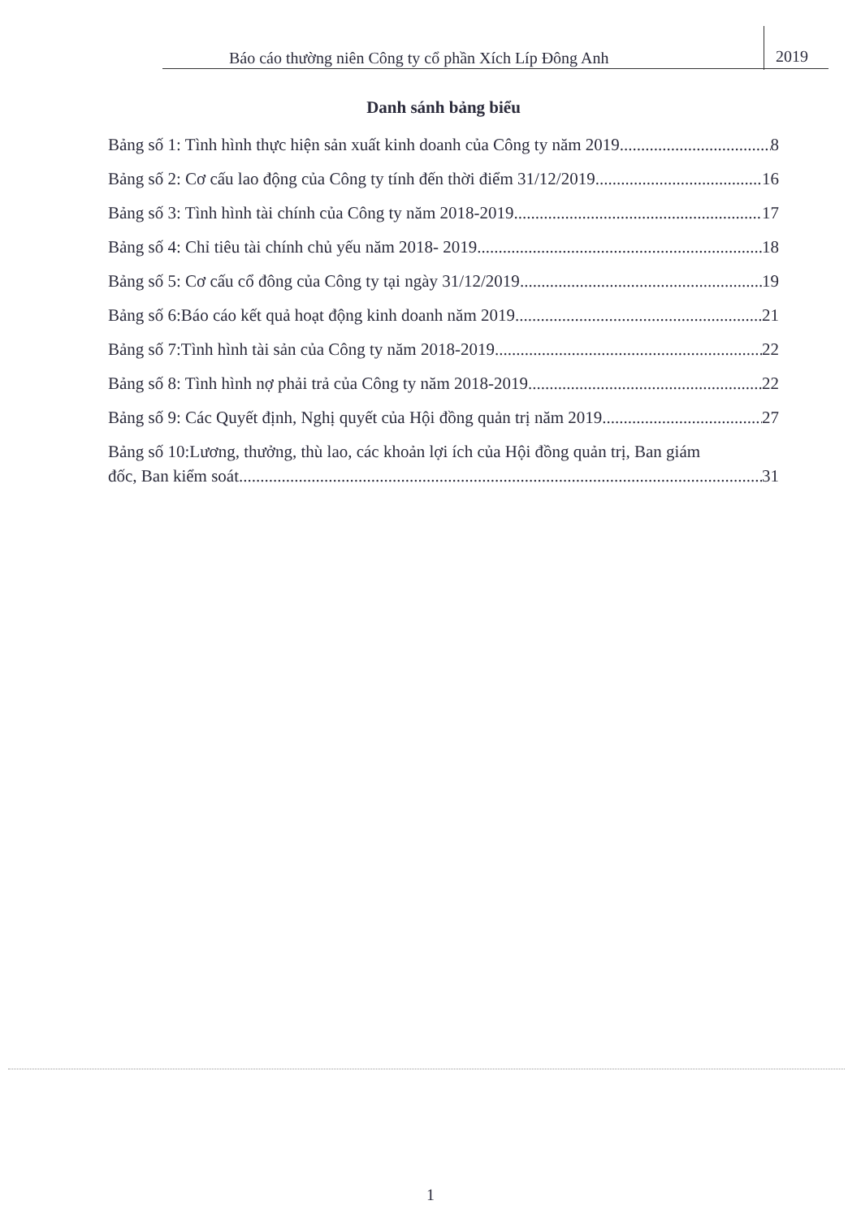Báo cáo thường niên Công ty cổ phần Xích Líp Đông Anh
2019
Danh sánh bảng biểu
Bảng số 1: Tình hình thực hiện sản xuất kinh doanh của Công ty năm 2019 8
Bảng số 2: Cơ cấu lao động của Công ty tính đến thời điểm 31/12/2019 16
Bảng số 3: Tình hình tài chính của Công ty năm 2018-2019 17
Bảng số 4: Chỉ tiêu tài chính chủ yếu năm 2018- 2019 18
Bảng số 5: Cơ cấu cổ đông của Công ty tại ngày 31/12/2019 19
Bảng số 6:Báo cáo kết quả hoạt động kinh doanh năm 2019 21
Bảng số 7:Tình hình tài sản của Công ty năm 2018-2019 22
Bảng số 8: Tình hình nợ phải trả của Công ty năm 2018-2019 22
Bảng số 9: Các Quyết định, Nghị quyết của Hội đồng quản trị năm 2019 27
Bảng số 10:Lương, thưởng, thù lao, các khoản lợi ích của Hội đồng quản trị, Ban giám
đốc, Ban kiểm soát 31
1